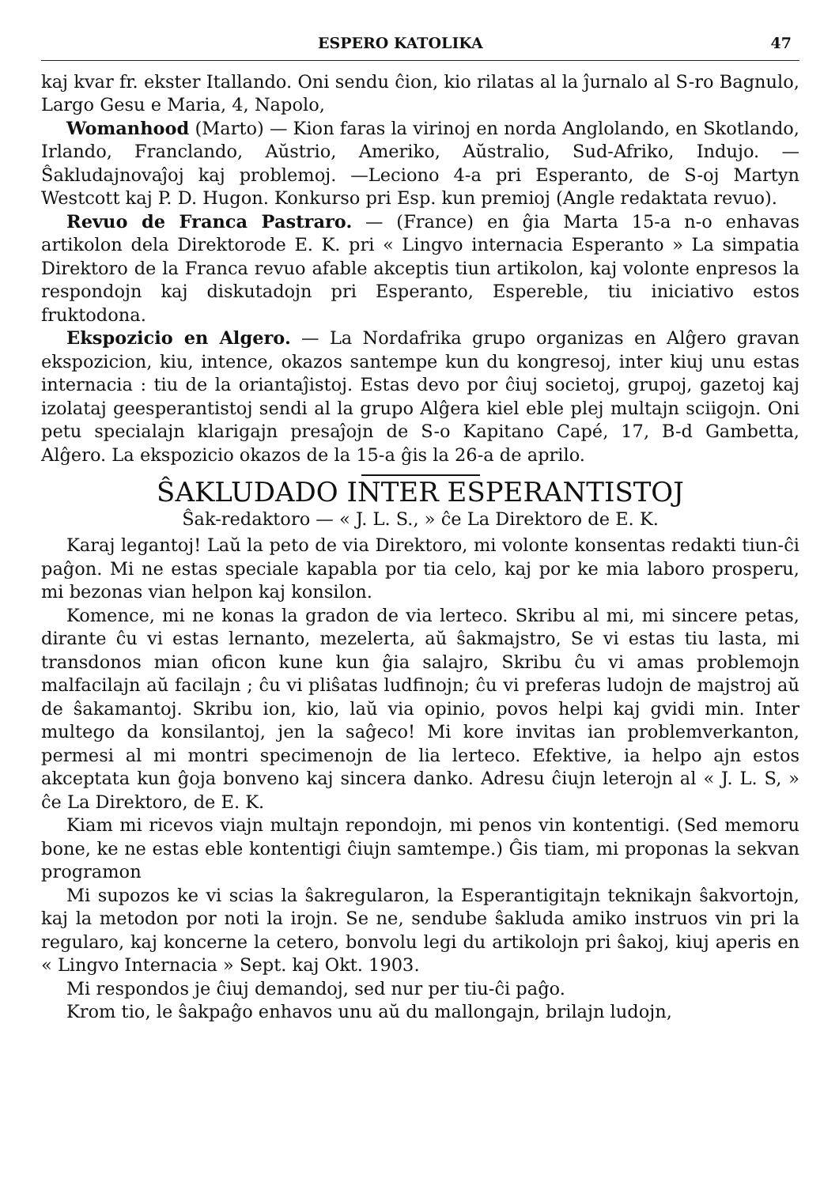ESPERO KATOLIKA 47
kaj kvar fr. ekster Itallando. Oni sendu ĉion, kio rilatas al la ĵurnalo al S-ro Bagnulo, Largo Gesu e Maria, 4, Napolo,
Womanhood (Marto) — Kion faras la virinoj en norda Anglolando, en Skotlando, Irlando, Franclando, Aŭstrio, Ameriko, Aŭstralio, Sud-Afriko, Indujo. —Ŝakludajnovaĵoj kaj problemoj. —Leciono 4-a pri Esperanto, de S-oj Martyn Westcott kaj P. D. Hugon. Konkurso pri Esp. kun premioj (Angle redaktata revuo).
Revuo de Franca Pastraro. — (France) en ĝia Marta 15-a n-o enhavas artikolon dela Direktorode E. K. pri « Lingvo internacia Esperanto » La simpatia Direktoro de la Franca revuo afable akceptis tiun artikolon, kaj volonte enpresos la respondojn kaj diskutadojn pri Esperanto, Espereble, tiu iniciativo estos fruktodona.
Ekspozicio en Algero. — La Nordafrika grupo organizas en Alĝero gravan ekspozicion, kiu, intence, okazos santempe kun du kongresoj, inter kiuj unu estas internacia : tiu de la oriantaĵistoj. Estas devo por ĉiuj societoj, grupoj, gazetoj kaj izolataj geesperantistoj sendi al la grupo Alĝera kiel eble plej multajn sciigojn. Oni petu specialajn klarigajn presaĵojn de S-o Kapitano Capé, 17, B-d Gambetta, Alĝero. La ekspozicio okazos de la 15-a ĝis la 26-a de aprilo.
ŜAKLUDADO INTER ESPERANTISTOJ
Ŝak-redaktoro — « J. L. S., » ĉe La Direktoro de E. K.
Karaj legantoj! Laŭ la peto de via Direktoro, mi volonte konsentas redakti tiun-ĉi paĝon. Mi ne estas speciale kapabla por tia celo, kaj por ke mia laboro prosperu, mi bezonas vian helpon kaj konsilon.
Komence, mi ne konas la gradon de via lerteco. Skribu al mi, mi sincere petas, dirante ĉu vi estas lernanto, mezelerta, aŭ ŝakmajstro, Se vi estas tiu lasta, mi transdonos mian oficon kune kun ĝia salajro, Skribu ĉu vi amas problemojn malfacilajn aŭ facilajn ; ĉu vi pliŝatas ludfinojn; ĉu vi preferas ludojn de majstroj aŭ de ŝakamantoj. Skribu ion, kio, laŭ via opinio, povos helpi kaj gvidi min. Inter multego da konsilantoj, jen la saĝeco! Mi kore invitas ian problemverkanton, permesi al mi montri specimenojn de lia lerteco. Efektive, ia helpo ajn estos akceptata kun ĝoja bonveno kaj sincera danko. Adresu ĉiujn leterojn al « J. L. S, » ĉe La Direktoro, de E. K.
Kiam mi ricevos viajn multajn repondojn, mi penos vin kontentigi. (Sed memoru bone, ke ne estas eble kontentigi ĉiujn samtempe.) Ĝis tiam, mi proponas la sekvan programon
Mi supozos ke vi scias la ŝakregularon, la Esperantigitajn teknikajn ŝakvortojn, kaj la metodon por noti la irojn. Se ne, sendube ŝakluda amiko instruos vin pri la regularo, kaj koncerne la cetero, bonvolu legi du artikolojn pri ŝakoj, kiuj aperis en « Lingvo Internacia » Sept. kaj Okt. 1903.
Mi respondos je ĉiuj demandoj, sed nur per tiu-ĉi paĝo.
Krom tio, le ŝakpaĝo enhavos unu aŭ du mallongajn, brilajn ludojn,